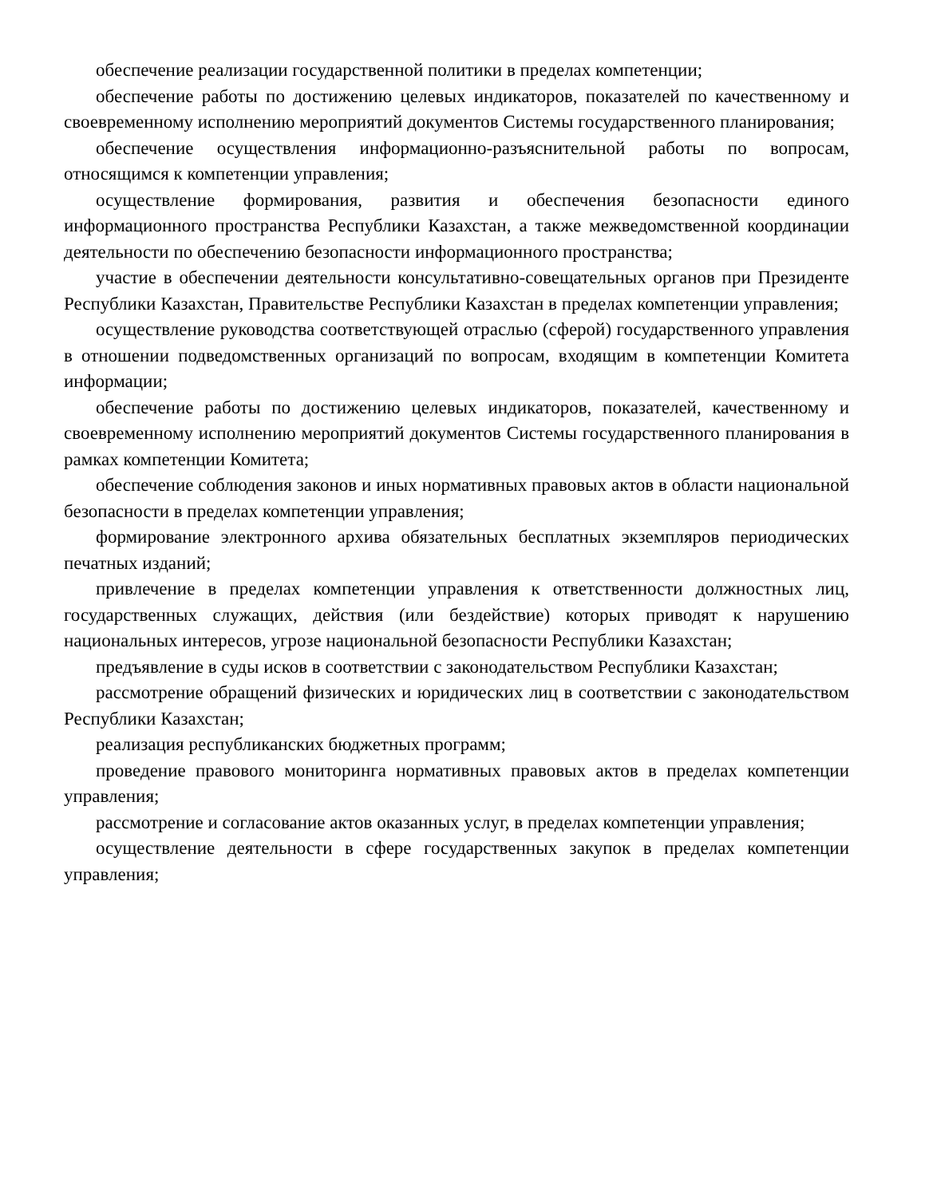обеспечение реализации государственной политики в пределах компетенции;
обеспечение работы по достижению целевых индикаторов, показателей по качественному и своевременному исполнению мероприятий документов Системы государственного планирования;
обеспечение осуществления информационно-разъяснительной работы по вопросам, относящимся к компетенции управления;
осуществление формирования, развития и обеспечения безопасности единого информационного пространства Республики Казахстан, а также межведомственной координации деятельности по обеспечению безопасности информационного пространства;
участие в обеспечении деятельности консультативно-совещательных органов при Президенте Республики Казахстан, Правительстве Республики Казахстан в пределах компетенции управления;
осуществление руководства соответствующей отраслью (сферой) государственного управления в отношении подведомственных организаций по вопросам, входящим в компетенции Комитета информации;
обеспечение работы по достижению целевых индикаторов, показателей, качественному и своевременному исполнению мероприятий документов Системы государственного планирования в рамках компетенции Комитета;
обеспечение соблюдения законов и иных нормативных правовых актов в области национальной безопасности в пределах компетенции управления;
формирование электронного архива обязательных бесплатных экземпляров периодических печатных изданий;
привлечение в пределах компетенции управления к ответственности должностных лиц, государственных служащих, действия (или бездействие) которых приводят к нарушению национальных интересов, угрозе национальной безопасности Республики Казахстан;
предъявление в суды исков в соответствии с законодательством Республики Казахстан;
рассмотрение обращений физических и юридических лиц в соответствии с законодательством Республики Казахстан;
реализация республиканских бюджетных программ;
проведение правового мониторинга нормативных правовых актов в пределах компетенции управления;
рассмотрение и согласование актов оказанных услуг, в пределах компетенции управления;
осуществление деятельности в сфере государственных закупок в пределах компетенции управления;